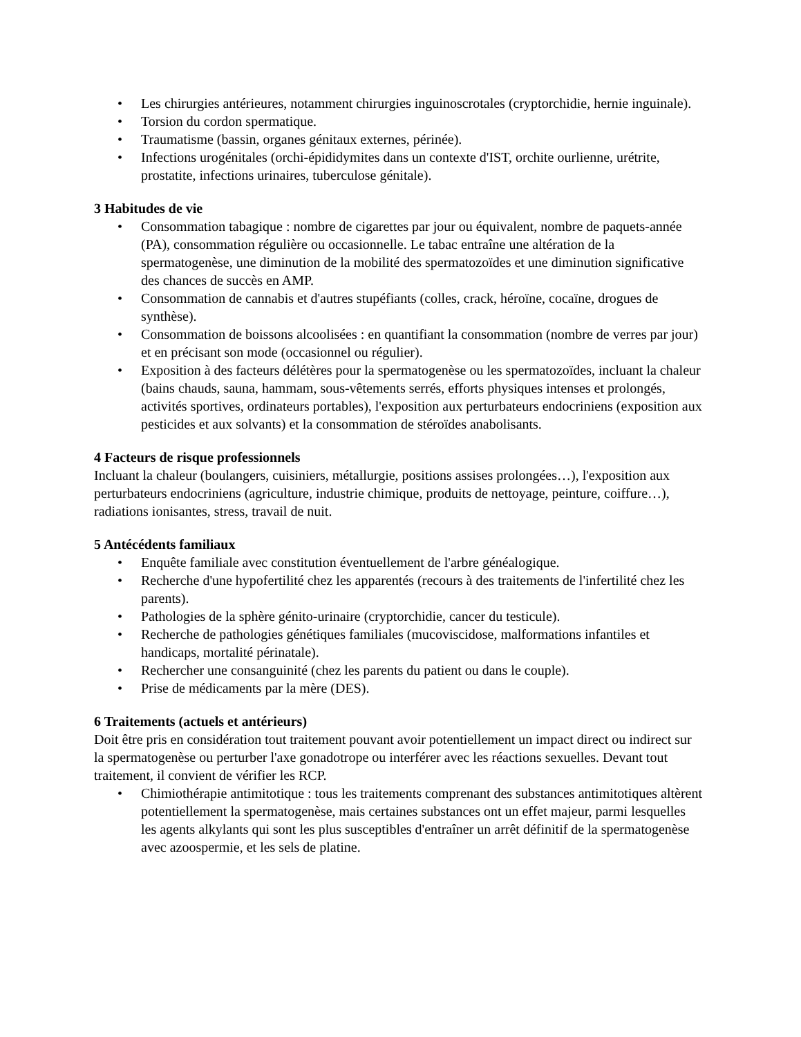• Les chirurgies antérieures, notamment chirurgies inguinoscrotales (cryptorchidie, hernie inguinale).
• Torsion du cordon spermatique.
• Traumatisme (bassin, organes génitaux externes, périnée).
• Infections urogénitales (orchi-épididymites dans un contexte d'IST, orchite ourlienne, urétrite, prostatite, infections urinaires, tuberculose génitale).
3 Habitudes de vie
• Consommation tabagique : nombre de cigarettes par jour ou équivalent, nombre de paquets-année (PA), consommation régulière ou occasionnelle. Le tabac entraîne une altération de la spermatogenèse, une diminution de la mobilité des spermatozoïdes et une diminution significative des chances de succès en AMP.
• Consommation de cannabis et d'autres stupéfiants (colles, crack, héroïne, cocaïne, drogues de synthèse).
• Consommation de boissons alcoolisées : en quantifiant la consommation (nombre de verres par jour) et en précisant son mode (occasionnel ou régulier).
• Exposition à des facteurs délétères pour la spermatogenèse ou les spermatozoïdes, incluant la chaleur (bains chauds, sauna, hammam, sous-vêtements serrés, efforts physiques intenses et prolongés, activités sportives, ordinateurs portables), l'exposition aux perturbateurs endocriniens (exposition aux pesticides et aux solvants) et la consommation de stéroïdes anabolisants.
4 Facteurs de risque professionnels
Incluant la chaleur (boulangers, cuisiniers, métallurgie, positions assises prolongées…), l'exposition aux perturbateurs endocriniens (agriculture, industrie chimique, produits de nettoyage, peinture, coiffure…), radiations ionisantes, stress, travail de nuit.
5 Antécédents familiaux
• Enquête familiale avec constitution éventuellement de l'arbre généalogique.
• Recherche d'une hypofertilité chez les apparentés (recours à des traitements de l'infertilité chez les parents).
• Pathologies de la sphère génito-urinaire (cryptorchidie, cancer du testicule).
• Recherche de pathologies génétiques familiales (mucoviscidose, malformations infantiles et handicaps, mortalité périnatale).
• Rechercher une consanguinité (chez les parents du patient ou dans le couple).
• Prise de médicaments par la mère (DES).
6 Traitements (actuels et antérieurs)
Doit être pris en considération tout traitement pouvant avoir potentiellement un impact direct ou indirect sur la spermatogenèse ou perturber l'axe gonadotrope ou interférer avec les réactions sexuelles. Devant tout traitement, il convient de vérifier les RCP.
• Chimiothérapie antimitotique : tous les traitements comprenant des substances antimitotiques altèrent potentiellement la spermatogenèse, mais certaines substances ont un effet majeur, parmi lesquelles les agents alkylants qui sont les plus susceptibles d'entraîner un arrêt définitif de la spermatogenèse avec azoospermie, et les sels de platine.